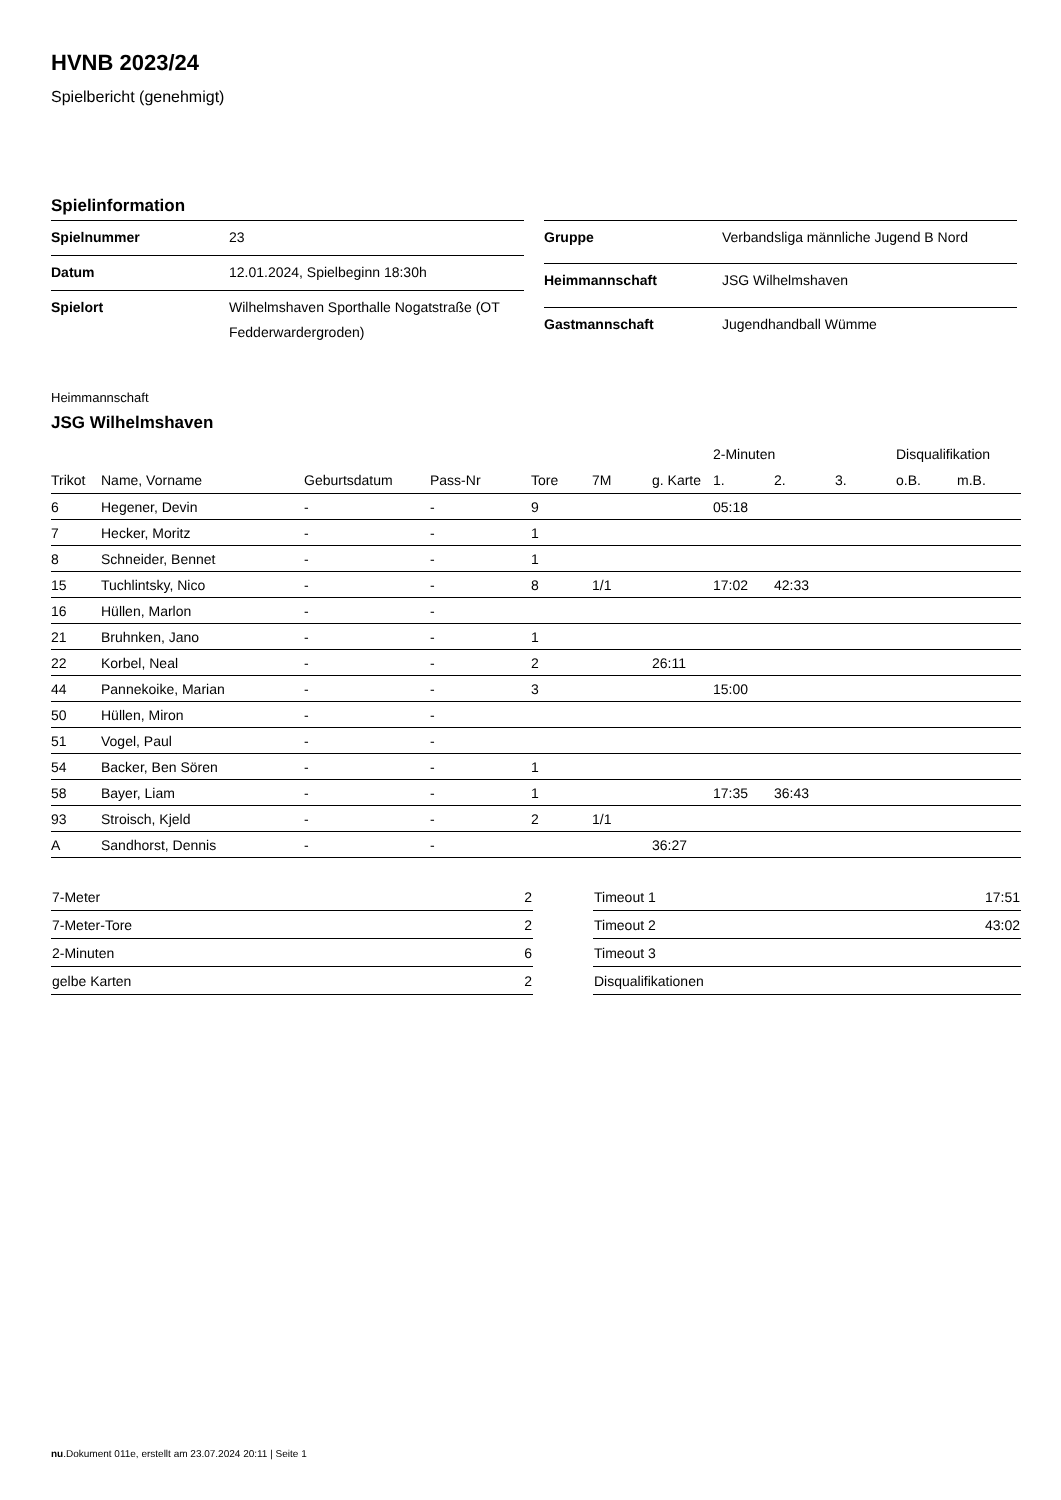HVNB 2023/24
Spielbericht (genehmigt)
Spielinformation
| Spielnummer | 23 |
| Datum | 12.01.2024, Spielbeginn 18:30h |
| Spielort | Wilhelmshaven Sporthalle Nogatstraße (OT Fedderwardergroden) |
| Gruppe | Verbandsliga männliche Jugend B Nord |
| Heimmannschaft | JSG Wilhelmshaven |
| Gastmannschaft | Jugendhandball Wümme |
Heimmannschaft
JSG Wilhelmshaven
| | | | | | | | 2-Minuten | | | Disqualifikation | |
| --- | --- | --- | --- | --- | --- | --- | --- | --- | --- | --- | --- |
| Trikot | Name, Vorname | Geburtsdatum | Pass-Nr | Tore | 7M | g. Karte | 1. | 2. | 3. | o.B. | m.B. |
| 6 | Hegener, Devin | - | - | 9 | | | 05:18 | | | | |
| 7 | Hecker, Moritz | - | - | 1 | | | | | | | |
| 8 | Schneider, Bennet | - | - | 1 | | | | | | | |
| 15 | Tuchlintsky, Nico | - | - | 8 | 1/1 | | 17:02 | 42:33 | | | |
| 16 | Hüllen, Marlon | - | - | | | | | | | | |
| 21 | Bruhnken, Jano | - | - | 1 | | | | | | | |
| 22 | Korbel, Neal | - | - | 2 | | 26:11 | | | | | |
| 44 | Pannekoike, Marian | - | - | 3 | | | 15:00 | | | | |
| 50 | Hüllen, Miron | - | - | | | | | | | | |
| 51 | Vogel, Paul | - | - | | | | | | | | |
| 54 | Backer, Ben Sören | - | - | 1 | | | | | | | |
| 58 | Bayer, Liam | - | - | 1 | | | 17:35 | 36:43 | | | |
| 93 | Stroisch, Kjeld | - | - | 2 | 1/1 | | | | | | |
| A | Sandhorst, Dennis | - | - | | | 36:27 | | | | | |
| 7-Meter | 2 |
| 7-Meter-Tore | 2 |
| 2-Minuten | 6 |
| gelbe Karten | 2 |
| Timeout 1 | 17:51 |
| Timeout 2 | 43:02 |
| Timeout 3 | |
| Disqualifikationen | |
nu.Dokument 011e, erstellt am 23.07.2024 20:11 | Seite 1